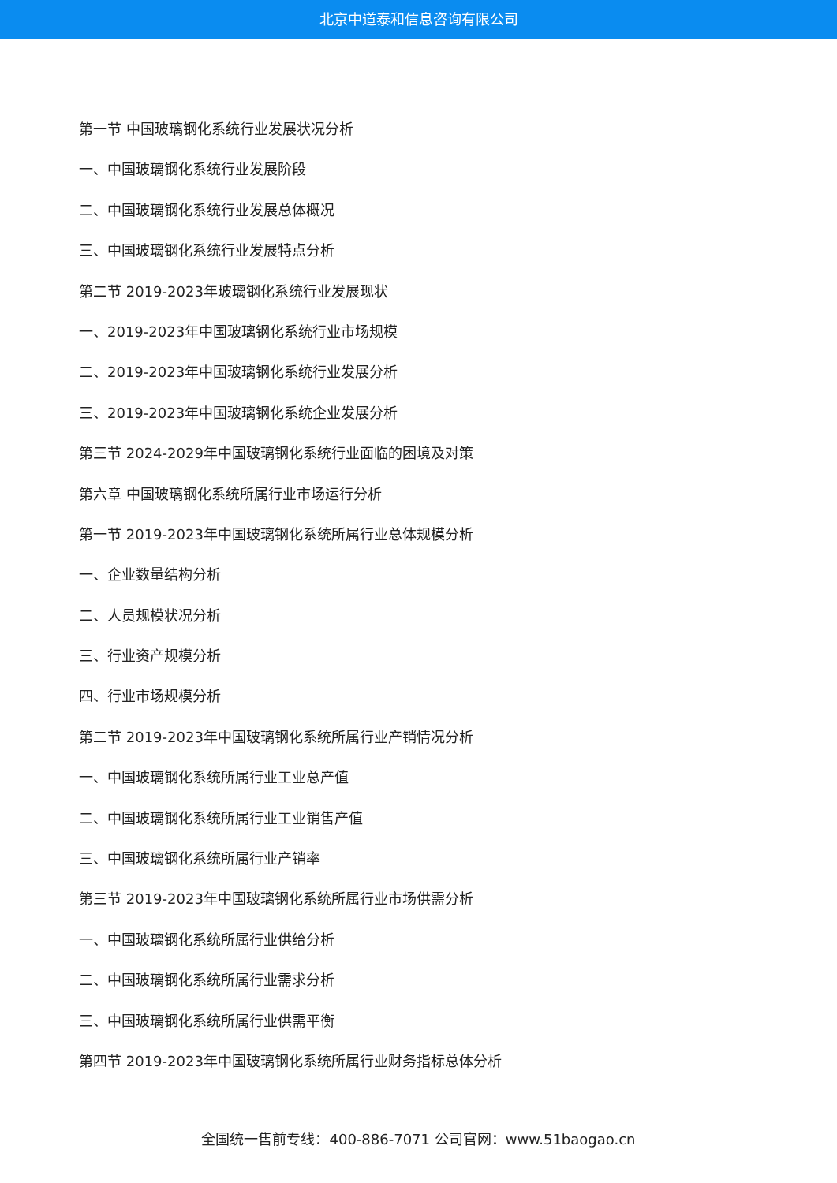北京中道泰和信息咨询有限公司
第一节 中国玻璃钢化系统行业发展状况分析
一、中国玻璃钢化系统行业发展阶段
二、中国玻璃钢化系统行业发展总体概况
三、中国玻璃钢化系统行业发展特点分析
第二节 2019-2023年玻璃钢化系统行业发展现状
一、2019-2023年中国玻璃钢化系统行业市场规模
二、2019-2023年中国玻璃钢化系统行业发展分析
三、2019-2023年中国玻璃钢化系统企业发展分析
第三节 2024-2029年中国玻璃钢化系统行业面临的困境及对策
第六章 中国玻璃钢化系统所属行业市场运行分析
第一节 2019-2023年中国玻璃钢化系统所属行业总体规模分析
一、企业数量结构分析
二、人员规模状况分析
三、行业资产规模分析
四、行业市场规模分析
第二节 2019-2023年中国玻璃钢化系统所属行业产销情况分析
一、中国玻璃钢化系统所属行业工业总产值
二、中国玻璃钢化系统所属行业工业销售产值
三、中国玻璃钢化系统所属行业产销率
第三节 2019-2023年中国玻璃钢化系统所属行业市场供需分析
一、中国玻璃钢化系统所属行业供给分析
二、中国玻璃钢化系统所属行业需求分析
三、中国玻璃钢化系统所属行业供需平衡
第四节 2019-2023年中国玻璃钢化系统所属行业财务指标总体分析
全国统一售前专线：400-886-7071 公司官网：www.51baogao.cn